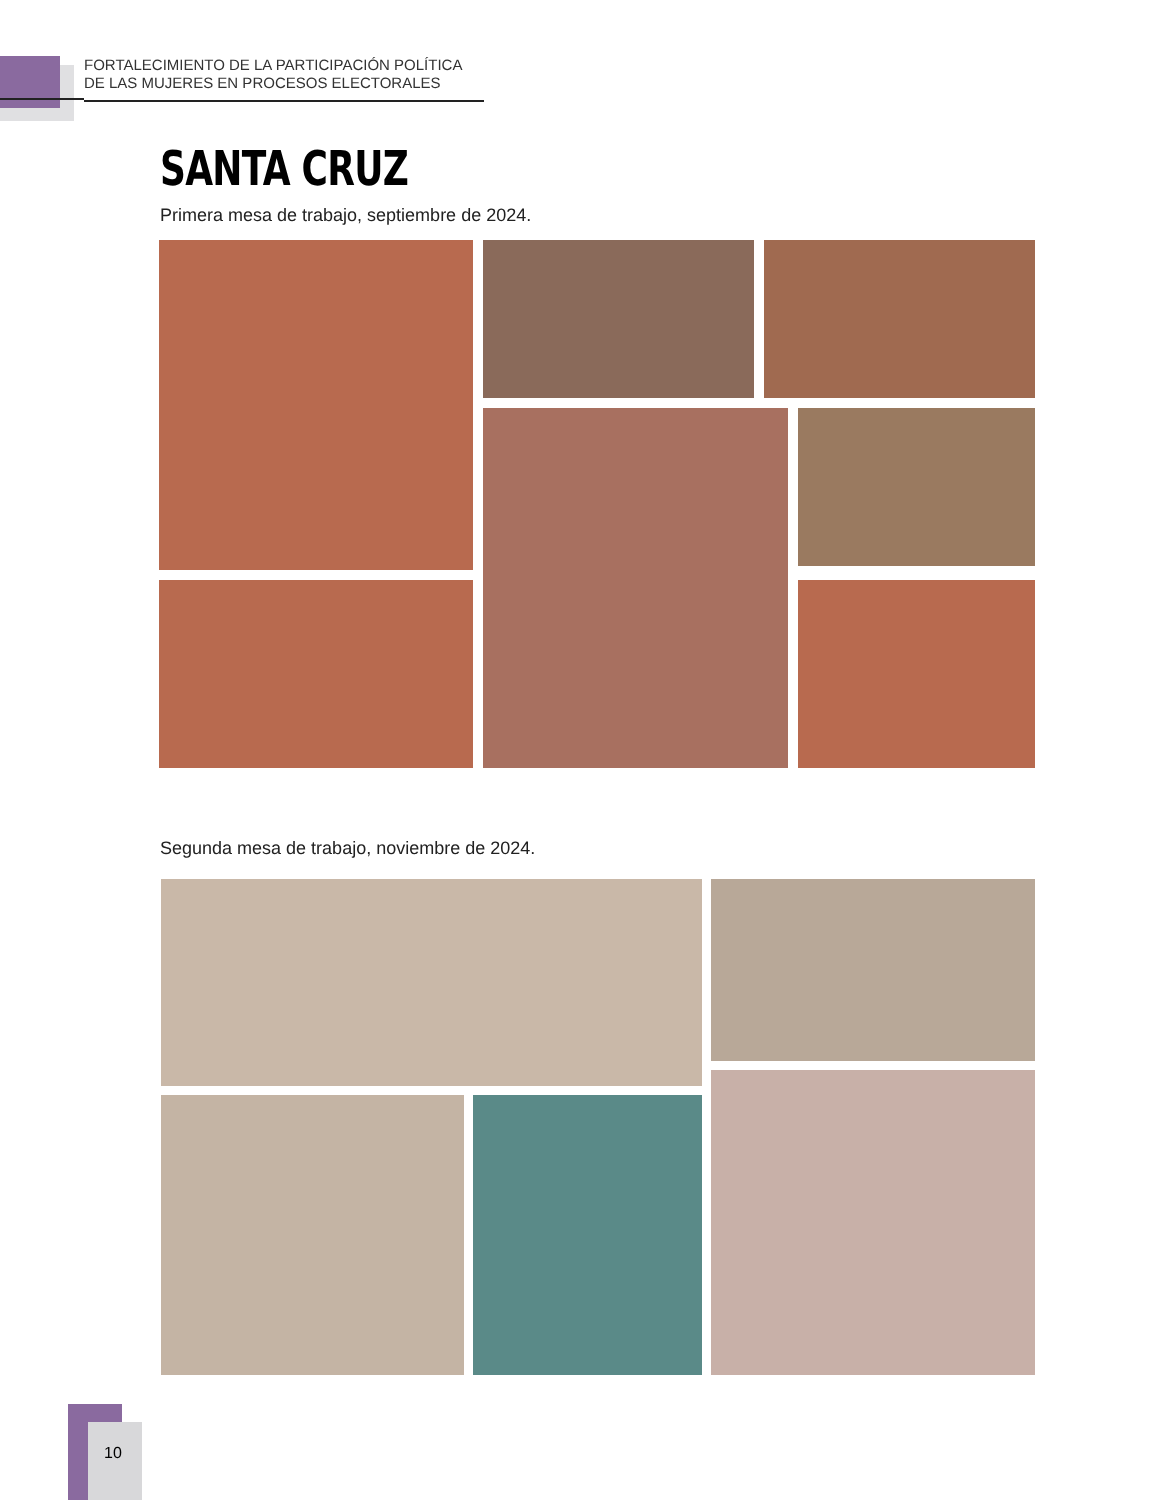FORTALECIMIENTO DE LA PARTICIPACIÓN POLÍTICA
DE LAS MUJERES EN PROCESOS ELECTORALES
SANTA CRUZ
Primera mesa de trabajo, septiembre de 2024.
Segunda mesa de trabajo, noviembre de 2024.
10